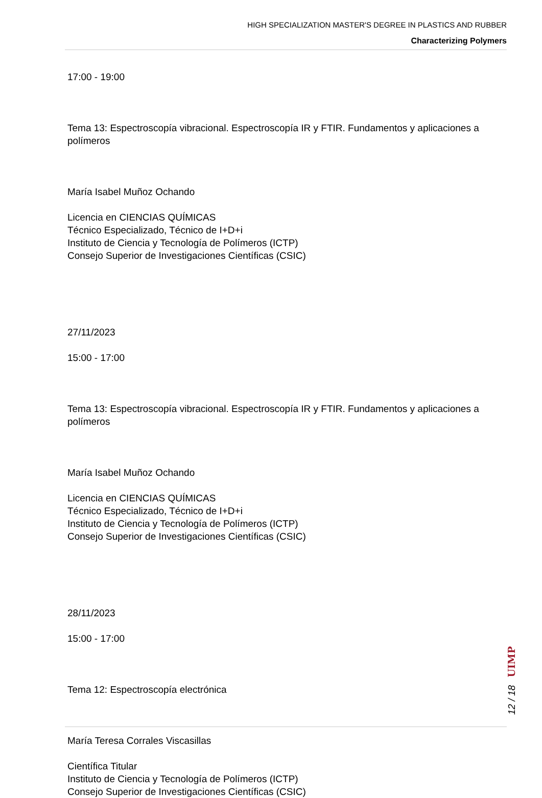HIGH SPECIALIZATION MASTER'S DEGREE IN PLASTICS AND RUBBER
Characterizing Polymers
17:00 - 19:00
Tema 13: Espectroscopía vibracional. Espectroscopía IR y FTIR. Fundamentos y aplicaciones a polímeros
María Isabel Muñoz Ochando
Licencia en CIENCIAS QUÍMICAS
Técnico Especializado, Técnico de I+D+i
Instituto de Ciencia y Tecnología de Polímeros (ICTP)
Consejo Superior de Investigaciones Científicas (CSIC)
27/11/2023
15:00 - 17:00
Tema 13: Espectroscopía vibracional. Espectroscopía IR y FTIR. Fundamentos y aplicaciones a polímeros
María Isabel Muñoz Ochando
Licencia en CIENCIAS QUÍMICAS
Técnico Especializado, Técnico de I+D+i
Instituto de Ciencia y Tecnología de Polímeros (ICTP)
Consejo Superior de Investigaciones Científicas (CSIC)
28/11/2023
15:00 - 17:00
Tema 12: Espectroscopía electrónica
María Teresa Corrales Viscasillas
Científica Titular
Instituto de Ciencia y Tecnología de Polímeros (ICTP)
Consejo Superior de Investigaciones Científicas (CSIC)
12 / 18 UIMP